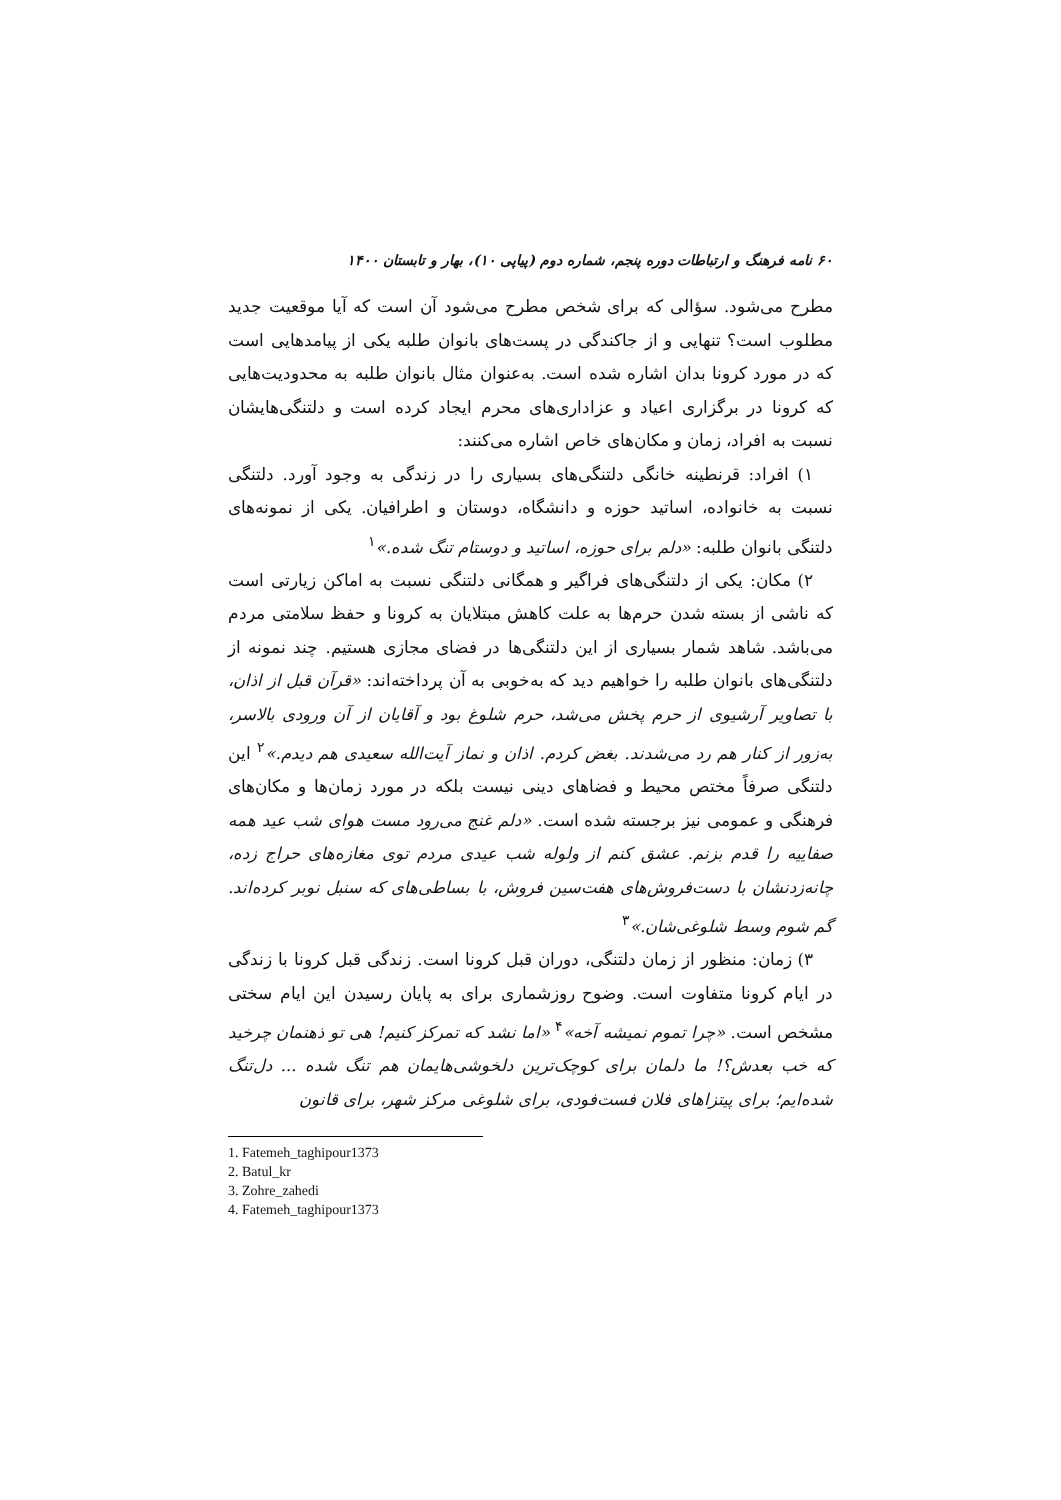۶۰ نامه فرهنگ و ارتباطات دوره پنجم، شماره دوم (پیاپی ۱۰)، بهار و تابستان ۱۴۰۰
مطرح می‌شود. سؤالی که برای شخص مطرح می‌شود آن است که آیا موقعیت جدید مطلوب است؟ تنهایی و از جاکندگی در پست‌های بانوان طلبه یکی از پیامدهایی است که در مورد کرونا بدان اشاره شده است. به‌عنوان مثال بانوان طلبه به محدودیت‌هایی که کرونا در برگزاری اعیاد و عزاداری‌های محرم ایجاد کرده است و دلتنگی‌هایشان نسبت به افراد، زمان و مکان‌های خاص اشاره می‌کنند:
۱) افراد: قرنطینه خانگی دلتنگی‌های بسیاری را در زندگی به وجود آورد. دلتنگی نسبت به خانواده، اساتید حوزه و دانشگاه، دوستان و اطرافیان. یکی از نمونه‌های دلتنگی بانوان طلبه: «دلم برای حوزه، اساتید و دوستام تنگ شده.»<sup>۱</sup>
۲) مکان: یکی از دلتنگی‌های فراگیر و همگانی دلتنگی نسبت به اماکن زیارتی است که ناشی از بسته شدن حرم‌ها به علت کاهش مبتلایان به کرونا و حفظ سلامتی مردم می‌باشد. شاهد شمار بسیاری از این دلتنگی‌ها در فضای مجازی هستیم. چند نمونه از دلتنگی‌های بانوان طلبه را خواهیم دید که به‌خوبی به آن پرداخته‌اند: «قرآن قبل از اذان، با تصاویر آرشیوی از حرم پخش می‌شد، حرم شلوغ بود و آقایان از آن ورودی بالاسر، به‌زور از کنار هم رد می‌شدند. بغض کردم. اذان و نماز آیت‌الله سعیدی هم دیدم.»<sup>۲</sup> این دلتنگی صرفاً مختص محیط و فضاهای دینی نیست بلکه در مورد زمان‌ها و مکان‌های فرهنگی و عمومی نیز برجسته شده است. «دلم غنج می‌رود مست هوای شب عید همه صفاییه را قدم بزنم. عشق کنم از ولوله شب عیدی مردم توی مغازه‌های حراج زده، چانه‌زدنشان با دست‌فروش‌های هفت‌سین فروش، با بساطی‌های که سنبل نوبر کرده‌اند. گم شوم وسط شلوغی‌شان.»<sup>۳</sup>
۳) زمان: منظور از زمان دلتنگی، دوران قبل کرونا است. زندگی قبل کرونا با زندگی در ایام کرونا متفاوت است. وضوح روزشماری برای به پایان رسیدن این ایام سختی مشخص است. «چرا تموم نمیشه آخه»<sup>۴</sup> «اما نشد که تمرکز کنیم! هی تو ذهنمان چرخید که خب بعدش؟! ما دلمان برای کوچک‌ترین دلخوشی‌هایمان هم تنگ شده ... دل‌تنگ شده‌ایم؛ برای پیتزاهای فلان فست‌فودی، برای شلوغی مرکز شهر، برای قانون
1. Fatemeh_taghipour1373
2. Batul_kr
3. Zohre_zahedi
4. Fatemeh_taghipour1373